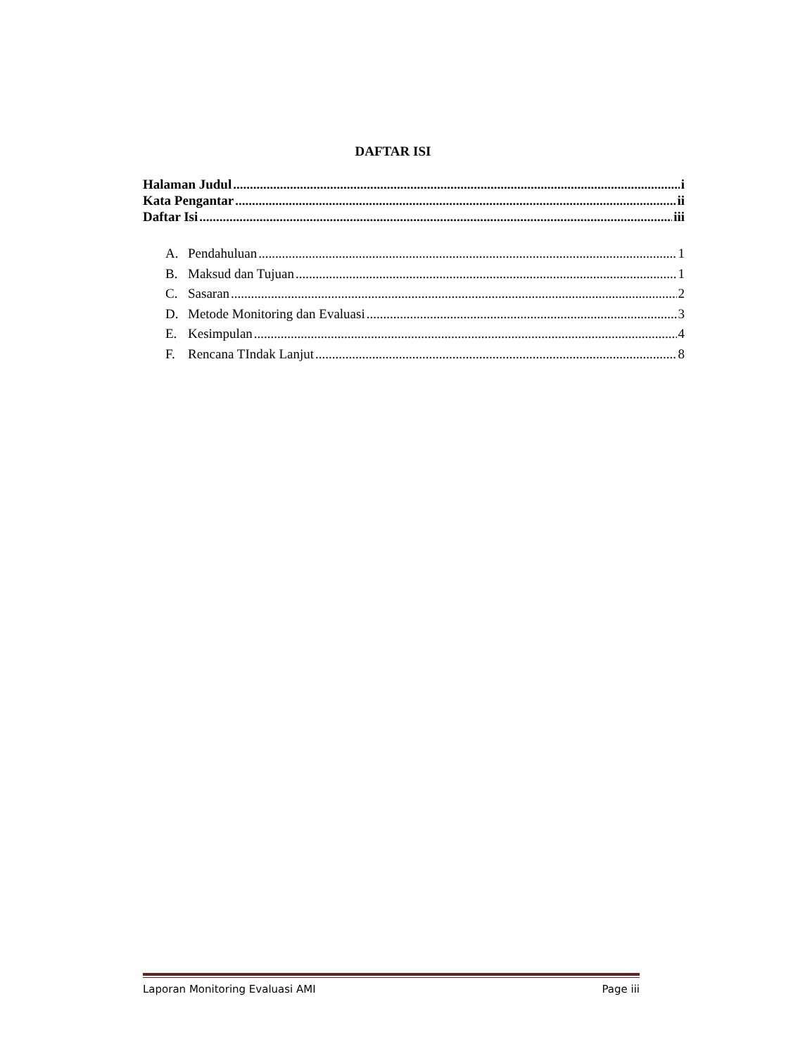DAFTAR ISI
Halaman Judul i
Kata Pengantar ii
Daftar Isi iii
A. Pendahuluan 1
B. Maksud dan Tujuan 1
C. Sasaran 2
D. Metode Monitoring dan Evaluasi 3
E. Kesimpulan 4
F. Rencana TIndak Lanjut 8
Laporan Monitoring Evaluasi AMI Page iii